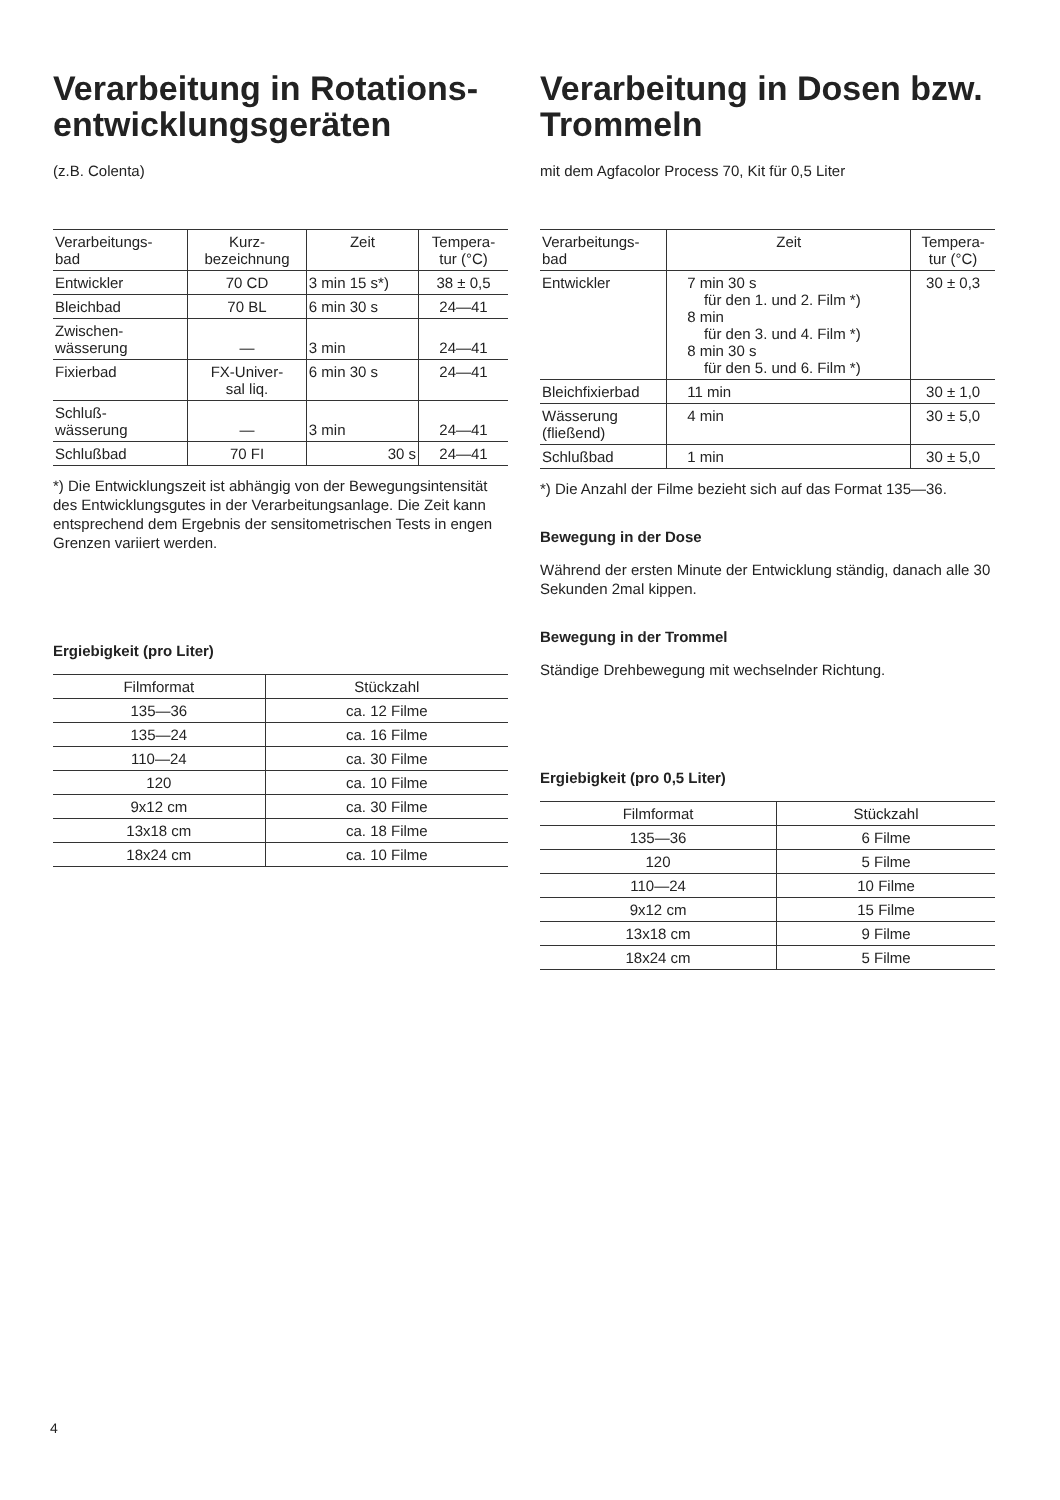Verarbeitung in Rotations-entwicklungsgeräten
(z.B. Colenta)
| Verarbeitungs- bad | Kurz- bezeichnung | Zeit | Tempera- tur (°C) |
| --- | --- | --- | --- |
| Entwickler | 70 CD | 3 min 15 s*) | 38 ± 0,5 |
| Bleichbad | 70 BL | 6 min 30 s | 24—41 |
| Zwischen- wässerung | — | 3 min | 24—41 |
| Fixierbad | FX-Univer- sal liq. | 6 min 30 s | 24—41 |
| Schluß- wässerung | — | 3 min | 24—41 |
| Schlußbad | 70 FI | 30 s | 24—41 |
*) Die Entwicklungszeit ist abhängig von der Bewegungsintensität des Entwicklungsgutes in der Verarbeitungsanlage. Die Zeit kann entsprechend dem Ergebnis der sensitometrischen Tests in engen Grenzen variiert werden.
Ergiebigkeit (pro Liter)
| Filmformat | Stückzahl |
| --- | --- |
| 135—36 | ca. 12 Filme |
| 135—24 | ca. 16 Filme |
| 110—24 | ca. 30 Filme |
| 120 | ca. 10 Filme |
| 9x12 cm | ca. 30 Filme |
| 13x18 cm | ca. 18 Filme |
| 18x24 cm | ca. 10 Filme |
Verarbeitung in Dosen bzw. Trommeln
mit dem Agfacolor Process 70, Kit für 0,5 Liter
| Verarbeitungs- bad | Zeit | Tempera- tur (°C) |
| --- | --- | --- |
| Entwickler | 7 min 30 s für den 1. und 2. Film *) 8 min für den 3. und 4. Film *) 8 min 30 s für den 5. und 6. Film *) | 30 ± 0,3 |
| Bleichfixierbad | 11 min | 30 ± 1,0 |
| Wässerung (fließend) | 4 min | 30 ± 5,0 |
| Schlußbad | 1 min | 30 ± 5,0 |
*) Die Anzahl der Filme bezieht sich auf das Format 135—36.
Bewegung in der Dose
Während der ersten Minute der Entwicklung ständig, danach alle 30 Sekunden 2mal kippen.
Bewegung in der Trommel
Ständige Drehbewegung mit wechselnder Richtung.
Ergiebigkeit (pro 0,5 Liter)
| Filmformat | Stückzahl |
| --- | --- |
| 135—36 | 6 Filme |
| 120 | 5 Filme |
| 110—24 | 10 Filme |
| 9x12 cm | 15 Filme |
| 13x18 cm | 9 Filme |
| 18x24 cm | 5 Filme |
4